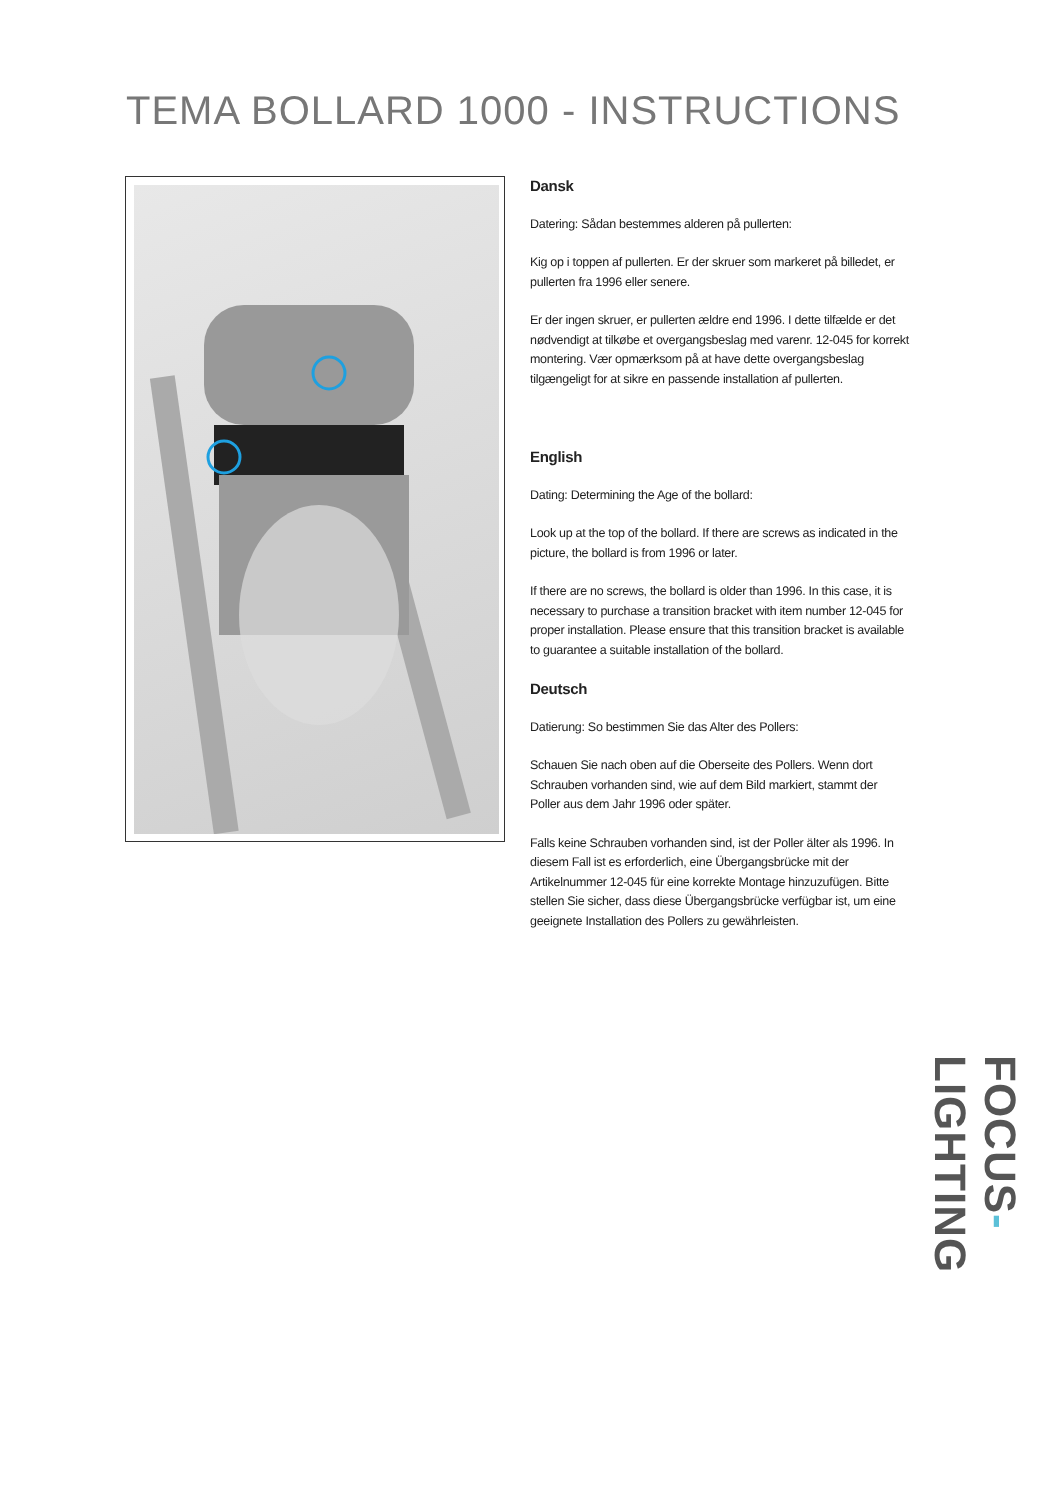TEMA BOLLARD 1000 - INSTRUCTIONS
Dansk
Datering: Sådan bestemmes alderen på pullerten:
Kig op i toppen af pullerten. Er der skruer som markeret på billedet, er pullerten fra 1996 eller senere.
Er der ingen skruer, er pullerten ældre end 1996. I dette tilfælde er det nødvendigt at tilkøbe et overgangsbeslag med varenr. 12-045 for korrekt montering. Vær opmærksom på at have dette overgangsbeslag tilgængeligt for at sikre en passende installation af pullerten.
English
Dating: Determining the Age of the bollard:
Look up at the top of the bollard. If there are screws as indicated in the picture, the bollard is from 1996 or later.
If there are no screws, the bollard is older than 1996. In this case, it is necessary to purchase a transition bracket with item number 12-045 for proper installation. Please ensure that this transition bracket is available to guarantee a suitable installation of the bollard.
Deutsch
Datierung: So bestimmen Sie das Alter des Pollers:
Schauen Sie nach oben auf die Oberseite des Pollers. Wenn dort Schrauben vorhanden sind, wie auf dem Bild markiert, stammt der Poller aus dem Jahr 1996 oder später.
Falls keine Schrauben vorhanden sind, ist der Poller älter als 1996. In diesem Fall ist es erforderlich, eine Übergangsbrücke mit der Artikelnummer 12-045 für eine korrekte Montage hinzuzufügen. Bitte stellen Sie sicher, dass diese Übergangsbrücke verfügbar ist, um eine geeignete Installation des Pollers zu gewährleisten.
FOCUS-LIGHTING